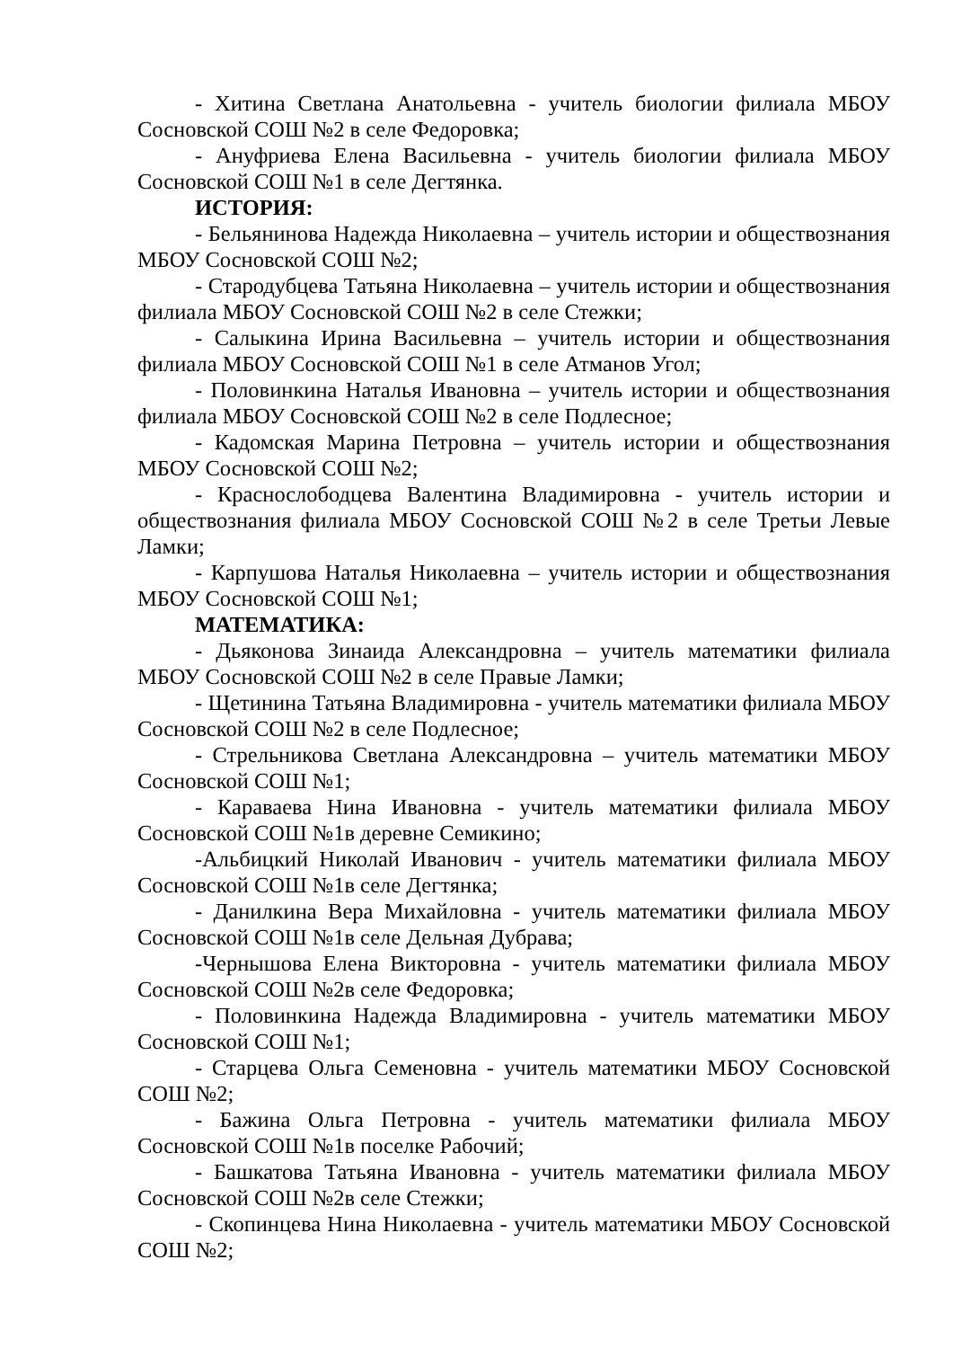- Хитина Светлана Анатольевна - учитель биологии филиала МБОУ Сосновской СОШ №2 в селе Федоровка;
- Ануфриева Елена Васильевна - учитель биологии филиала МБОУ Сосновской СОШ №1 в селе Дегтянка.
ИСТОРИЯ:
- Бельянинова Надежда Николаевна – учитель истории и обществознания МБОУ Сосновской СОШ №2;
- Стародубцева Татьяна Николаевна – учитель истории и обществознания филиала МБОУ Сосновской СОШ №2 в селе Стежки;
- Салыкина Ирина Васильевна – учитель истории и обществознания филиала МБОУ Сосновской СОШ №1 в селе Атманов Угол;
- Половинкина Наталья Ивановна – учитель истории и обществознания филиала МБОУ Сосновской СОШ №2 в селе Подлесное;
- Кадомская Марина Петровна – учитель истории и обществознания МБОУ Сосновской СОШ №2;
- Краснослободцева Валентина Владимировна - учитель истории и обществознания филиала МБОУ Сосновской СОШ №2 в селе Третьи Левые Ламки;
- Карпушова Наталья Николаевна – учитель истории и обществознания МБОУ Сосновской СОШ №1;
МАТЕМАТИКА:
- Дьяконова Зинаида Александровна – учитель математики филиала МБОУ Сосновской СОШ №2 в селе Правые Ламки;
- Щетинина Татьяна Владимировна - учитель математики филиала МБОУ Сосновской СОШ №2 в селе Подлесное;
- Стрельникова Светлана Александровна – учитель математики МБОУ Сосновской СОШ №1;
- Караваева Нина Ивановна - учитель математики филиала МБОУ Сосновской СОШ №1в деревне Семикино;
-Альбицкий Николай Иванович - учитель математики филиала МБОУ Сосновской СОШ №1в селе Дегтянка;
- Данилкина Вера Михайловна - учитель математики филиала МБОУ Сосновской СОШ №1в селе Дельная Дубрава;
-Чернышова Елена Викторовна - учитель математики филиала МБОУ Сосновской СОШ №2в селе Федоровка;
- Половинкина Надежда Владимировна - учитель математики МБОУ Сосновской СОШ №1;
- Старцева Ольга Семеновна - учитель математики МБОУ Сосновской СОШ №2;
- Бажина Ольга Петровна - учитель математики филиала МБОУ Сосновской СОШ №1в поселке Рабочий;
- Башкатова Татьяна Ивановна - учитель математики филиала МБОУ Сосновской СОШ №2в селе Стежки;
- Скопинцева Нина Николаевна - учитель математики МБОУ Сосновской СОШ №2;